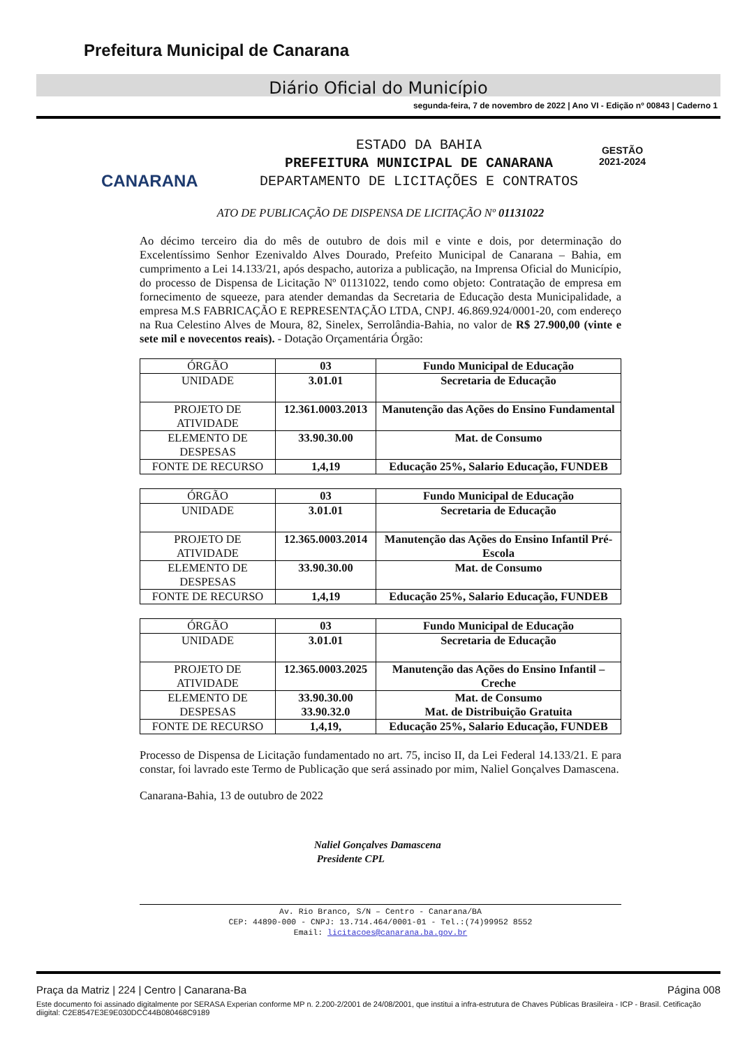Prefeitura Municipal de Canarana
Diário Oficial do Município
segunda-feira, 7 de novembro de 2022 | Ano VI - Edição nº 00843 | Caderno 1
CANARANA
GESTÃO
2021-2024
ESTADO DA BAHIA
PREFEITURA MUNICIPAL DE CANARANA
DEPARTAMENTO DE LICITAÇÕES E CONTRATOS
ATO DE PUBLICAÇÃO DE DISPENSA DE LICITAÇÃO Nº 01131022
Ao décimo terceiro dia do mês de outubro de dois mil e vinte e dois, por determinação do Excelentíssimo Senhor Ezenivaldo Alves Dourado, Prefeito Municipal de Canarana – Bahia, em cumprimento a Lei 14.133/21, após despacho, autoriza a publicação, na Imprensa Oficial do Município, do processo de Dispensa de Licitação Nº 01131022, tendo como objeto: Contratação de empresa em fornecimento de squeeze, para atender demandas da Secretaria de Educação desta Municipalidade, a empresa M.S FABRICAÇÃO E REPRESENTAÇÃO LTDA, CNPJ. 46.869.924/0001-20, com endereço na Rua Celestino Alves de Moura, 82, Sinelex, Serrolândia-Bahia, no valor de R$ 27.900,00 (vinte e sete mil e novecentos reais). - Dotação Orçamentária Órgão:
| ÓRGÃO | 03 | Fundo Municipal de Educação |
| UNIDADE | 3.01.01 | Secretaria de Educação |
| PROJETO DE ATIVIDADE | 12.361.0003.2013 | Manutenção das Ações do Ensino Fundamental |
| ELEMENTO DE DESPESAS | 33.90.30.00 | Mat. de Consumo |
| FONTE DE RECURSO | 1,4,19 | Educação 25%, Salario Educação, FUNDEB |
| ÓRGÃO | 03 | Fundo Municipal de Educação |
| UNIDADE | 3.01.01 | Secretaria de Educação |
| PROJETO DE ATIVIDADE | 12.365.0003.2014 | Manutenção das Ações do Ensino Infantil Pré-Escola |
| ELEMENTO DE DESPESAS | 33.90.30.00 | Mat. de Consumo |
| FONTE DE RECURSO | 1,4,19 | Educação 25%, Salario Educação, FUNDEB |
| ÓRGÃO | 03 | Fundo Municipal de Educação |
| UNIDADE | 3.01.01 | Secretaria de Educação |
| PROJETO DE ATIVIDADE | 12.365.0003.2025 | Manutenção das Ações do Ensino Infantil – Creche |
| ELEMENTO DE DESPESAS | 33.90.30.00 33.90.32.0 | Mat. de Consumo Mat. de Distribuição Gratuita |
| FONTE DE RECURSO | 1,4,19, | Educação 25%, Salario Educação, FUNDEB |
Processo de Dispensa de Licitação fundamentado no art. 75, inciso II, da Lei Federal 14.133/21. E para constar, foi lavrado este Termo de Publicação que será assinado por mim, Naliel Gonçalves Damascena.
Canarana-Bahia, 13 de outubro de 2022
Naliel Gonçalves Damascena
Presidente CPL
Av. Rio Branco, S/N – Centro - Canarana/BA
CEP: 44890-000 - CNPJ: 13.714.464/0001-01 - Tel.:(74)99952 8552
Email: licitacoes@canarana.ba.gov.br
Praça da Matriz | 224 | Centro | Canarana-Ba Página 008
Este documento foi assinado digitalmente por SERASA Experian conforme MP n. 2.200-2/2001 de 24/08/2001, que institui a infra-estrutura de Chaves Públicas Brasileira - ICP - Brasil. Cetificação diigital: C2E8547E3E9E030DCC44B080468C9189